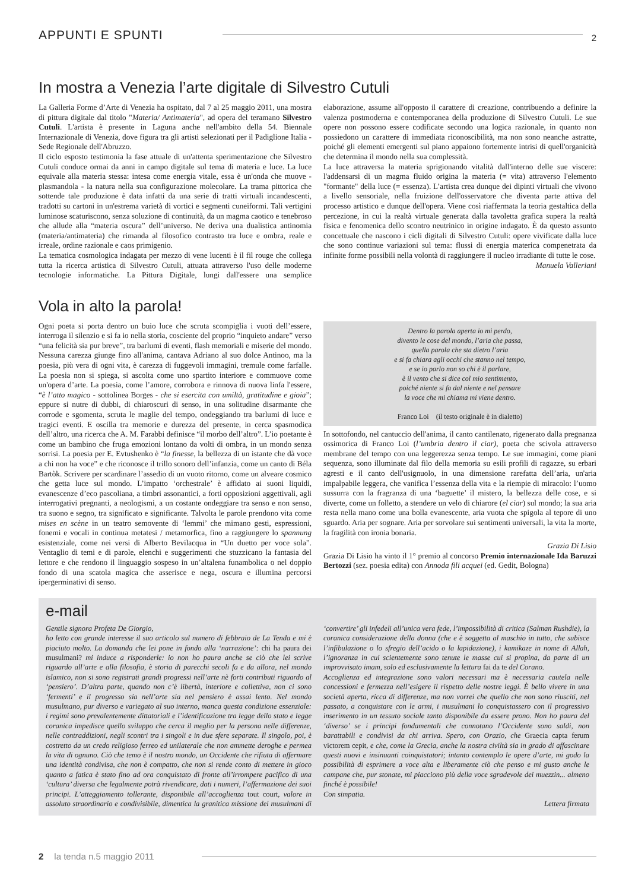APPUNTI E SPUNTI 2
In mostra a Venezia l’arte digitale di Silvestro Cutuli
La Galleria Forme d’Arte di Venezia ha ospitato, dal 7 al 25 maggio 2011, una mostra di pittura digitale dal titolo "Materia/ Antimateria", ad opera del teramano Silvestro Cutuli. L'artista è presente in Laguna anche nell'ambito della 54. Biennale Internazionale di Venezia, dove figura tra gli artisti selezionati per il Padiglione Italia - Sede Regionale dell'Abruzzo.
Il ciclo esposto testimonia la fase attuale di un'attenta sperimentazione che Silvestro Cutuli conduce ormai da anni in campo digitale sul tema di materia e luce. La luce equivale alla materia stessa: intesa come energia vitale, essa è un'onda che muove - plasmandola - la natura nella sua configurazione molecolare. La trama pittorica che sottende tale produzione è data infatti da una serie di tratti virtuali incandescenti, tradotti su cartoni in un'estrema varietà di vortici e segmenti cuneiformi. Tali vertigini luminose scaturiscono, senza soluzione di continuità, da un magma caotico e tenebroso che allude alla “materia oscura” dell’universo. Ne deriva una dualistica antinomia (materia/antimateria) che rimanda al filosofico contrasto tra luce e ombra, reale e irreale, ordine razionale e caos primigenio.
La tematica cosmologica indagata per mezzo di vene lucenti è il fil rouge che collega tutta la ricerca artistica di Silvestro Cutuli, attuata attraverso l'uso delle moderne tecnologie informatiche. La Pittura Digitale, lungi dall'essere una semplice elaborazione, assume all'opposto il carattere di creazione, contribuendo a definire la valenza postmoderna e contemporanea della produzione di Silvestro Cutuli. Le sue opere non possono essere codificate secondo una logica razionale, in quanto non possiedono un carattere di immediata riconoscibilità, ma non sono neanche astratte, poiché gli elementi emergenti sul piano appaiono fortemente intrisi di quell'organicità che determina il mondo nella sua complessità.
La luce attraversa la materia sprigionando vitalità dall'interno delle sue viscere: l'addensarsi di un magma fluido origina la materia (= vita) attraverso l'elemento "formante" della luce (= essenza). L’artista crea dunque dei dipinti virtuali che vivono a livello sensoriale, nella fruizione dell'osservatore che diventa parte attiva del processo artistico e dunque dell'opera. Viene così riaffermata la teoria gestaltica della percezione, in cui la realtà virtuale generata dalla tavoletta grafica supera la realtà fisica e fenomenica dello scontro neutrinico in origine indagato. È da questo assunto concettuale che nascono i cicli digitali di Silvestro Cutuli: opere vivificate dalla luce che sono continue variazioni sul tema: flussi di energia materica compenetrata da infinite forme possibili nella volontà di raggiungere il nucleo irradiante di tutte le cose.
Manuela Valleriani
Vola in alto la parola!
Ogni poeta si porta dentro un buio luce che scruta scompiglia i vuoti dell’essere, interroga il silenzio e si fa io nella storia, cosciente del proprio “inquieto andare” verso “una felicità sia pur breve”, tra barlumi di eventi, flash memoriali e miserie del mondo. Nessuna carezza giunge fino all'anima, cantava Adriano al suo dolce Antinoo, ma la poesia, più vera di ogni vita, è carezza di fuggevoli immagini, tremule come farfalle. La poesia non si spiega, si ascolta come uno spartito interiore e commuove come un'opera d’arte. La poesia, come l’amore, corrobora e rinnova di nuova linfa l'essere, “è l’atto magico - sottolinea Borges - che si esercita con umiltà, gratitudine e gioia”; eppure si nutre di dubbi, di chiaroscuri di senso, in una solitudine disarmante che corrode e sgomenta, scruta le maglie del tempo, ondeggiando tra barlumi di luce e tragici eventi. E oscilla tra memorie e durezza del presente, in cerca spasmodica dell’altro, una ricerca che A. M. Farabbi definisce “il morbo dell’altro”. L’io poetante è come un bambino che fruga emozioni lontano da volti di ombra, in un mondo senza sorrisi. La poesia per E. Evtushenko è “la finesse, la bellezza di un istante che dà voce a chi non ha voce” e che riconosce il trillo sonoro dell’infanzia, come un canto di Béla Bartòk. Scrivere per scardinare l’assedio di un vuoto ritorno, come un alveare cosmico che getta luce sul mondo. L’impatto ‘orchestrale’ è affidato ai suoni liquidi, evanescenze d’eco pascoliana, a timbri assonantici, a forti opposizioni aggettivali, agli interrogativi pregnanti, a neologismi, a un costante ondeggiare tra senso e non senso, tra suono e segno, tra significato e significante. Talvolta le parole prendono vita come mises en scène in un teatro semovente di ‘lemmi’ che mimano gesti, espressioni, fonemi e vocali in continua metatesi / metamorfica, fino a raggiungere lo spannung esistenziale, come nei versi di Alberto Bevilacqua in “Un duetto per voce sola”. Ventaglio di temi e di parole, elenchi e suggerimenti che stuzzicano la fantasia del lettore e che rendono il linguaggio sospeso in un’altalena funambolica o nel doppio fondo di una scatola magica che asserisce e nega, oscura e illumina percorsi ipergerminativi di senso.
Dentro la parola aperta io mi perdo,
divento le cose del mondo, l’aria che passa,
quella parola che sta dietro l’aria
e si fa chiara agli occhi che stanno nel tempo,
e se io parlo non so chi è il parlare,
è il vento che si dice col mio sentimento,
poiché niente si fa dal niente e nel pensare
la voce che mi chiama mi viene dentro.
Franco Loi (il testo originale è in dialetto)
In sottofondo, nel cantuccio dell'anima, il canto cantilenato, rigenerato dalla pregnanza ossimorica di Franco Loi (l’umbria dentro il ciar), poeta che scivola attraverso membrane del tempo con una leggerezza senza tempo. Le sue immagini, come piani sequenza, sono illuminate dal filo della memoria su esili profili di ragazze, su erbari agresti e il canto dell'usignuolo, in una dimensione rarefatta dell’aria, un'aria impalpabile leggera, che vanifica l’essenza della vita e la riempie di miracolo: l’uomo sussurra con la fragranza di una ‘baguette’ il mistero, la bellezza delle cose, e si diverte, come un folletto, a stendere un velo di chiarore (el ciar) sul mondo; la sua aria resta nella mano come una bolla evanescente, aria vuota che spigola al tepore di uno sguardo. Aria per sognare. Aria per sorvolare sui sentimenti universali, la vita la morte, la fragilità con ironia bonaria.
Grazia Di Lisio
Grazia Di Lisio ha vinto il 1° premio al concorso Premio internazionale Ida Baruzzi Bertozzi (sez. poesia edita) con Annoda fili acquei (ed. Gedit, Bologna)
e-mail
Gentile signora Profeta De Giorgio,
ho letto con grande interesse il suo articolo sul numero di febbraio de La Tenda e mi è piaciuto molto. La domanda che lei pone in fondo alla ‘narrazione’: chi ha paura dei musulmani? mi induce a risponderle: io non ho paura anche se ciò che lei scrive riguardo all’arte e alla filosofia, è storia di parecchi secoli fa e da allora, nel mondo islamico, non si sono registrati grandi progressi nell’arte nè forti contributi riguardo al ‘pensiero’. D’altra parte, quando non c’è libertà, interiore e collettiva, non ci sono ‘fermenti’ e il progresso sia nell’arte sia nel pensiero è assai lento. Nel mondo musulmano, pur diverso e variegato al suo interno, manca questa condizione essenziale: i regimi sono prevalentemente dittatoriali e l’identificazione tra legge dello stato e legge coranica impedisce quello sviluppo che cerca il meglio per la persona nelle differenze, nelle contraddizioni, negli scontri tra i singoli e in due sfere separate. Il singolo, poi, è costretto da un credo religioso ferreo ed unilaterale che non ammette deroghe e permea la vita di ognuno. Ciò che temo è il nostro mondo, un Occidente che rifiuta di affermare una identità condivisa, che non è compatto, che non si rende conto di mettere in gioco quanto a fatica è stato fino ad ora conquistato di fronte all’irrompere pacifico di una ‘cultura’ diversa che legalmente potrà rivendicare, dati i numeri, l’affermazione dei suoi principi. L’atteggiamento tollerante, disponibile all’accoglienza tout court, valore in assoluto straordinario e condivisibile, dimentica la granitica missione dei musulmani di ‘convertire’ gli infedeli all’unica vera fede, l’impossibilità di critica (Salman Rushdie), la coranica considerazione della donna (che e è soggetta al maschio in tutto, che subisce l’infibulazione o lo sfregio dell’acido o la lapidazione), i kamikaze in nome di Allah, l’ignoranza in cui scientemente sono tenute le masse cui si propina, da parte di un improvvisato imam, solo ed esclusivamente la lettura fai da te del Corano.
Accoglienza ed integrazione sono valori necessari ma è necessaria cautela nelle concessioni e fermezza nell’esigere il rispetto delle nostre leggi. È bello vivere in una società aperta, ricca di differenze, ma non vorrei che quello che non sono riusciti, nel passato, a conquistare con le armi, i musulmani lo conquistassero con il progressivo inserimento in un tessuto sociale tanto disponibile da essere prono. Non ho paura del ‘diverso’ se i principi fondamentali che connotano l’Occidente sono saldi, non barattabili e condivisi da chi arriva. Spero, con Orazio, che Graecia capta ferum victorem cepit, e che, come la Grecia, anche la nostra civiltà sia in grado di affascinare questi nuovi e insinuanti coinquistatori; intanto contemplo le opere d’arte, mi godo la possibilità di esprimere a voce alta e liberamente ciò che penso e mi gusto anche le campane che, pur stonate, mi piacciono più della voce sgradevole dei muezzin... almeno finché è possibile!
Con simpatia.
Lettera firmata
2 la tenda n.5 maggio 2011